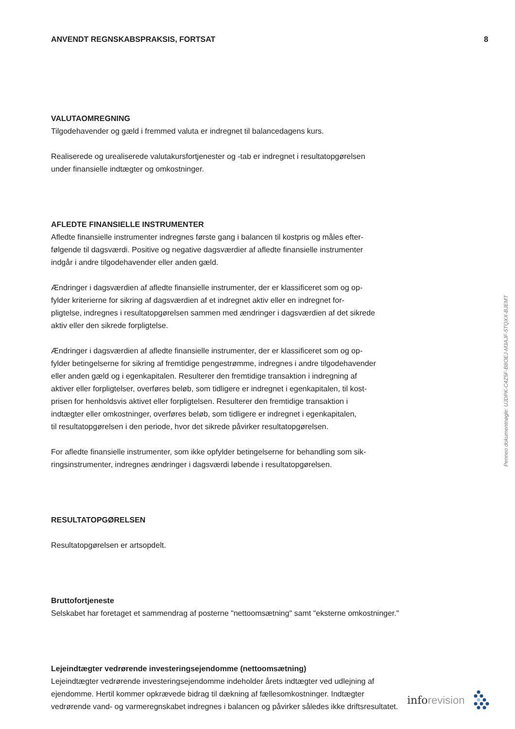ANVENDT REGNSKABSPRAKSIS, FORTSAT 8
VALUTAOMREGNING
Tilgodehavender og gæld i fremmed valuta er indregnet til balancedagens kurs.
Realiserede og urealiserede valutakursfortjenester og -tab er indregnet i resultatopgørelsen
under finansielle indtægter og omkostninger.
AFLEDTE FINANSIELLE INSTRUMENTER
Afledte finansielle instrumenter indregnes første gang i balancen til kostpris og måles efter-
følgende til dagsværdi. Positive og negative dagsværdier af afledte finansielle instrumenter
indgår i andre tilgodehavender eller anden gæld.
Ændringer i dagsværdien af afledte finansielle instrumenter, der er klassificeret som og op-
fylder kriterierne for sikring af dagsværdien af et indregnet aktiv eller en indregnet for-
pligtelse, indregnes i resultatopgørelsen sammen med ændringer i dagsværdien af det sikrede
aktiv eller den sikrede forpligtelse.
Ændringer i dagsværdien af afledte finansielle instrumenter, der er klassificeret som og op-
fylder betingelserne for sikring af fremtidige pengestrømme, indregnes i andre tilgodehavender
eller anden gæld og i egenkapitalen. Resulterer den fremtidige transaktion i indregning af
aktiver eller forpligtelser, overføres beløb, som tidligere er indregnet i egenkapitalen, til kost-
prisen for henholdsvis aktivet eller forpligtelsen. Resulterer den fremtidige transaktion i
indtægter eller omkostninger, overføres beløb, som tidligere er indregnet i egenkapitalen,
til resultatopgørelsen i den periode, hvor det sikrede påvirker resultatopgørelsen.
For afledte finansielle instrumenter, som ikke opfylder betingelserne for behandling som sik-
ringsinstrumenter, indregnes ændringer i dagsværdi løbende i resultatopgørelsen.
RESULTATOPGØRELSEN
Resultatopgørelsen er artsopdelt.
Bruttofortjeneste
Selskabet har foretaget et sammendrag af posterne "nettoomsætning" samt "eksterne omkostninger."
Lejeindtægter vedrørende investeringsejendomme (nettoomsætning)
Lejeindtægter vedrørende investeringsejendomme indeholder årets indtægter ved udlejning af
ejendomme. Hertil kommer opkrævede bidrag til dækning af fællesomkostninger. Indtægter
vedrørende vand- og varmeregnskabet indregnes i balancen og påvirker således ikke driftsresultatet.
Penneo dokumentnøgle: UJDPK-C4Z5F-B8OEJ-M3AJF-5TQXX-BJEMT
inforevision